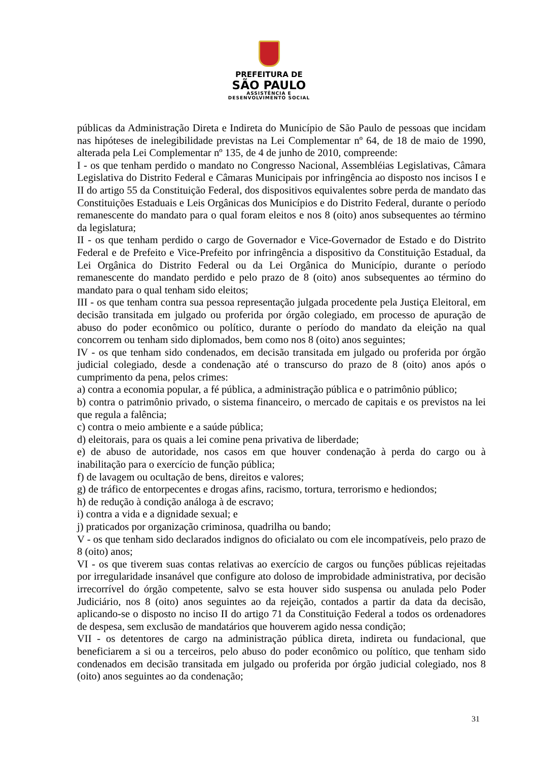PREFEITURA DE
SÃO PAULO
ASSISTÊNCIA E
DESENVOLVIMENTO SOCIAL
públicas da Administração Direta e Indireta do Município de São Paulo de pessoas que incidam nas hipóteses de inelegibilidade previstas na Lei Complementar nº 64, de 18 de maio de 1990, alterada pela Lei Complementar nº 135, de 4 de junho de 2010, compreende:
I - os que tenham perdido o mandato no Congresso Nacional, Assembléias Legislativas, Câmara Legislativa do Distrito Federal e Câmaras Municipais por infringência ao disposto nos incisos I e II do artigo 55 da Constituição Federal, dos dispositivos equivalentes sobre perda de mandato das Constituições Estaduais e Leis Orgânicas dos Municípios e do Distrito Federal, durante o período remanescente do mandato para o qual foram eleitos e nos 8 (oito) anos subsequentes ao término da legislatura;
II - os que tenham perdido o cargo de Governador e Vice-Governador de Estado e do Distrito Federal e de Prefeito e Vice-Prefeito por infringência a dispositivo da Constituição Estadual, da Lei Orgânica do Distrito Federal ou da Lei Orgânica do Município, durante o período remanescente do mandato perdido e pelo prazo de 8 (oito) anos subsequentes ao término do mandato para o qual tenham sido eleitos;
III - os que tenham contra sua pessoa representação julgada procedente pela Justiça Eleitoral, em decisão transitada em julgado ou proferida por órgão colegiado, em processo de apuração de abuso do poder econômico ou político, durante o período do mandato da eleição na qual concorrem ou tenham sido diplomados, bem como nos 8 (oito) anos seguintes;
IV - os que tenham sido condenados, em decisão transitada em julgado ou proferida por órgão judicial colegiado, desde a condenação até o transcurso do prazo de 8 (oito) anos após o cumprimento da pena, pelos crimes:
a) contra a economia popular, a fé pública, a administração pública e o patrimônio público;
b) contra o patrimônio privado, o sistema financeiro, o mercado de capitais e os previstos na lei que regula a falência;
c) contra o meio ambiente e a saúde pública;
d) eleitorais, para os quais a lei comine pena privativa de liberdade;
e) de abuso de autoridade, nos casos em que houver condenação à perda do cargo ou à inabilitação para o exercício de função pública;
f) de lavagem ou ocultação de bens, direitos e valores;
g) de tráfico de entorpecentes e drogas afins, racismo, tortura, terrorismo e hediondos;
h) de redução à condição análoga à de escravo;
i) contra a vida e a dignidade sexual; e
j) praticados por organização criminosa, quadrilha ou bando;
V - os que tenham sido declarados indignos do oficialato ou com ele incompatíveis, pelo prazo de 8 (oito) anos;
VI - os que tiverem suas contas relativas ao exercício de cargos ou funções públicas rejeitadas por irregularidade insanável que configure ato doloso de improbidade administrativa, por decisão irrecorrível do órgão competente, salvo se esta houver sido suspensa ou anulada pelo Poder Judiciário, nos 8 (oito) anos seguintes ao da rejeição, contados a partir da data da decisão, aplicando-se o disposto no inciso II do artigo 71 da Constituição Federal a todos os ordenadores de despesa, sem exclusão de mandatários que houverem agido nessa condição;
VII - os detentores de cargo na administração pública direta, indireta ou fundacional, que beneficiarem a si ou a terceiros, pelo abuso do poder econômico ou político, que tenham sido condenados em decisão transitada em julgado ou proferida por órgão judicial colegiado, nos 8 (oito) anos seguintes ao da condenação;
31